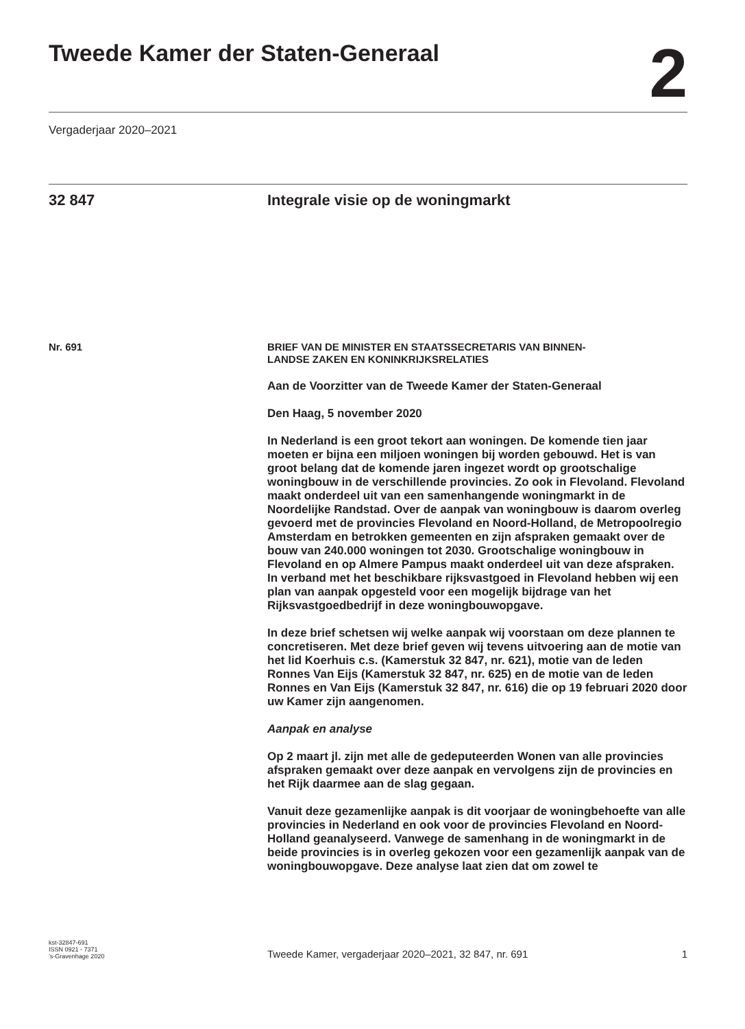Tweede Kamer der Staten-Generaal
2
Vergaderjaar 2020–2021
32 847 Integrale visie op de woningmarkt
Nr. 691
BRIEF VAN DE MINISTER EN STAATSSECRETARIS VAN BINNEN-
LANDSE ZAKEN EN KONINKRIJKSRELATIES
Aan de Voorzitter van de Tweede Kamer der Staten-Generaal
Den Haag, 5 november 2020
In Nederland is een groot tekort aan woningen. De komende tien jaar moeten er bijna een miljoen woningen bij worden gebouwd. Het is van groot belang dat de komende jaren ingezet wordt op grootschalige woningbouw in de verschillende provincies. Zo ook in Flevoland. Flevoland maakt onderdeel uit van een samenhangende woningmarkt in de Noordelijke Randstad. Over de aanpak van woningbouw is daarom overleg gevoerd met de provincies Flevoland en Noord-Holland, de Metropoolregio Amsterdam en betrokken gemeenten en zijn afspraken gemaakt over de bouw van 240.000 woningen tot 2030. Grootschalige woningbouw in Flevoland en op Almere Pampus maakt onderdeel uit van deze afspraken. In verband met het beschikbare rijksvastgoed in Flevoland hebben wij een plan van aanpak opgesteld voor een mogelijk bijdrage van het Rijksvastgoedbedrijf in deze woningbouwopgave.
In deze brief schetsen wij welke aanpak wij voorstaan om deze plannen te concretiseren. Met deze brief geven wij tevens uitvoering aan de motie van het lid Koerhuis c.s. (Kamerstuk 32 847, nr. 621), motie van de leden Ronnes Van Eijs (Kamerstuk 32 847, nr. 625) en de motie van de leden Ronnes en Van Eijs (Kamerstuk 32 847, nr. 616) die op 19 februari 2020 door uw Kamer zijn aangenomen.
Aanpak en analyse
Op 2 maart jl. zijn met alle de gedeputeerden Wonen van alle provincies afspraken gemaakt over deze aanpak en vervolgens zijn de provincies en het Rijk daarmee aan de slag gegaan.
Vanuit deze gezamenlijke aanpak is dit voorjaar de woningbehoefte van alle provincies in Nederland en ook voor de provincies Flevoland en Noord-Holland geanalyseerd. Vanwege de samenhang in de woningmarkt in de beide provincies is in overleg gekozen voor een gezamenlijk aanpak van de woningbouwopgave. Deze analyse laat zien dat om zowel te
kst-32847-691
ISSN 0921 - 7371
’s-Gravenhage 2020
Tweede Kamer, vergaderjaar 2020–2021, 32 847, nr. 691
1